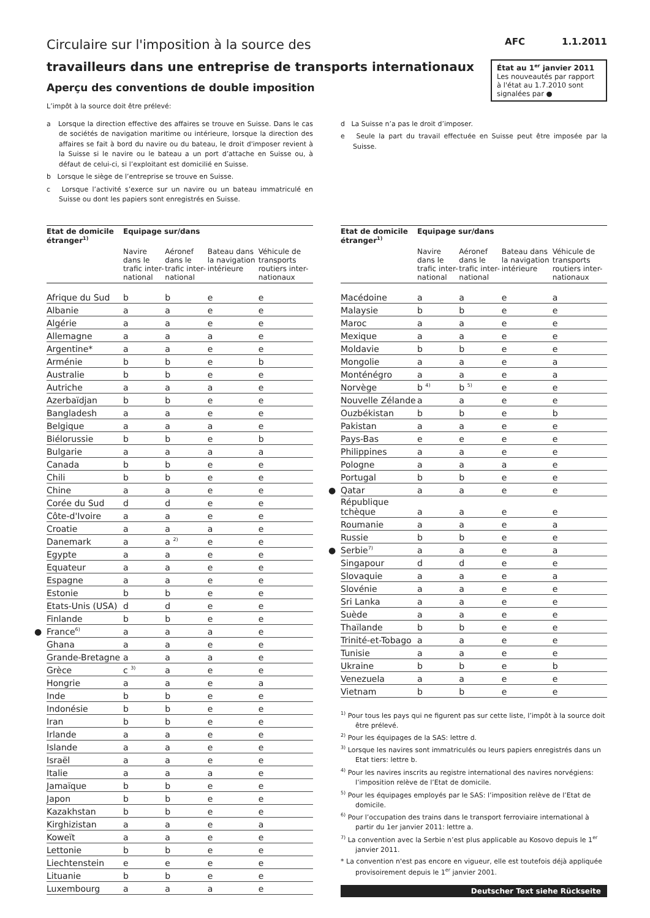Circulaire sur l'imposition à la source des
travailleurs dans une entreprise de transports internationaux
Aperçu des conventions de double imposition
AFC 1.1.2011
État au 1<sup>er</sup> janvier 2011
Les nouveautés par rapport à l'état au 1.7.2010 sont signalées par ●
L’impôt à la source doit être prélevé:
a Lorsque la direction effective des affaires se trouve en Suisse. Dans le cas de sociétés de navigation maritime ou intérieure, lorsque la direction des affaires se fait à bord du navire ou du bateau, le droit d'imposer revient à la Suisse si le navire ou le bateau a un port d’attache en Suisse ou, à défaut de celui-ci, si l’exploitant est domicilié en Suisse.
b Lorsque le siège de l’entreprise se trouve en Suisse.
c Lorsque l’activité s’exerce sur un navire ou un bateau immatriculé en Suisse ou dont les papiers sont enregistrés en Suisse.
d La Suisse n’a pas le droit d’imposer.
e Seule la part du travail effectuée en Suisse peut être imposée par la Suisse.
| Etat de domicile étranger<sup>1)</sup> | Equipage sur/dans | | | |
| --- | --- | --- | --- | --- |
| | Navire dans le trafic inter-national | Aéronef dans le trafic inter-national | Bateau dans la navigation intérieure | Véhicule de transports routiers inter-nationaux |
| Afrique du Sud | b | b | e | e |
| Albanie | a | a | e | e |
| Algérie | a | a | e | e |
| Allemagne | a | a | a | e |
| Argentine* | a | a | e | e |
| Arménie | b | b | e | b |
| Australie | b | b | e | e |
| Autriche | a | a | a | e |
| Azerbaïdjan | b | b | e | e |
| Bangladesh | a | a | e | e |
| Belgique | a | a | a | e |
| Biélorussie | b | b | e | b |
| Bulgarie | a | a | a | a |
| Canada | b | b | e | e |
| Chili | b | b | e | e |
| Chine | a | a | e | e |
| Corée du Sud | d | d | e | e |
| Côte-d'Ivoire | a | a | e | e |
| Croatie | a | a | a | e |
| Danemark | a | a <sup>2)</sup> | e | e |
| Egypte | a | a | e | e |
| Equateur | a | a | e | e |
| Espagne | a | a | e | e |
| Estonie | b | b | e | e |
| Etats-Unis (USA) | d | d | e | e |
| Finlande | b | b | e | e |
| ● France<sup>6)</sup> | a | a | a | e |
| Ghana | a | a | e | e |
| Grande-Bretagne | a | a | a | e |
| Grèce | c <sup>3)</sup> | a | e | e |
| Hongrie | a | a | e | a |
| Inde | b | b | e | e |
| Indonésie | b | b | e | e |
| Iran | b | b | e | e |
| Irlande | a | a | e | e |
| Islande | a | a | e | e |
| Israël | a | a | e | e |
| Italie | a | a | a | e |
| Jamaïque | b | b | e | e |
| Japon | b | b | e | e |
| Kazakhstan | b | b | e | e |
| Kirghizistan | a | a | e | a |
| Koweït | a | a | e | e |
| Lettonie | b | b | e | e |
| Liechtenstein | e | e | e | e |
| Lituanie | b | b | e | e |
| Luxembourg | a | a | a | e |
| Etat de domicile étranger<sup>1)</sup> | Equipage sur/dans | | | |
| --- | --- | --- | --- | --- |
| | Navire dans le trafic inter-national | Aéronef dans le trafic inter-national | Bateau dans la navigation intérieure | Véhicule de transports routiers inter-nationaux |
| Macédoine | a | a | e | a |
| Malaysie | b | b | e | e |
| Maroc | a | a | e | e |
| Mexique | a | a | e | e |
| Moldavie | b | b | e | e |
| Mongolie | a | a | e | a |
| Monténégro | a | a | e | a |
| Norvège | b <sup>4)</sup> | b <sup>5)</sup> | e | e |
| Nouvelle Zélande | a | a | e | e |
| Ouzbékistan | b | b | e | b |
| Pakistan | a | a | e | e |
| Pays-Bas | e | e | e | e |
| Philippines | a | a | e | e |
| Pologne | a | a | a | e |
| Portugal | b | b | e | e |
| ● Qatar | a | a | e | e |
| République tchèque | a | a | e | e |
| Roumanie | a | a | e | a |
| Russie | b | b | e | e |
| ● Serbie<sup>7)</sup> | a | a | e | a |
| Singapour | d | d | e | e |
| Slovaquie | a | a | e | a |
| Slovénie | a | a | e | e |
| Sri Lanka | a | a | e | e |
| Suède | a | a | e | e |
| Thaïlande | b | b | e | e |
| Trinité-et-Tobago | a | a | e | e |
| Tunisie | a | a | e | e |
| Ukraine | b | b | e | b |
| Venezuela | a | a | e | e |
| Vietnam | b | b | e | e |
<sup>1)</sup> Pour tous les pays qui ne figurent pas sur cette liste, l’impôt à la source doit être prélevé.
<sup>2)</sup> Pour les équipages de la SAS: lettre d.
<sup>3)</sup> Lorsque les navires sont immatriculés ou leurs papiers enregistrés dans un Etat tiers: lettre b.
<sup>4)</sup> Pour les navires inscrits au registre international des navires norvégiens: l’imposition relève de l’Etat de domicile.
<sup>5)</sup> Pour les équipages employés par le SAS: l’imposition relève de l’Etat de domicile.
<sup>6)</sup> Pour l’occupation des trains dans le transport ferroviaire international à partir du 1er janvier 2011: lettre a.
<sup>7)</sup> La convention avec la Serbie n’est plus applicable au Kosovo depuis le 1<sup>er</sup> janvier 2011.
* La convention n'est pas encore en vigueur, elle est toutefois déjà appliquée provisoirement depuis le 1<sup>er</sup> janvier 2001.
Deutscher Text siehe Rückseite